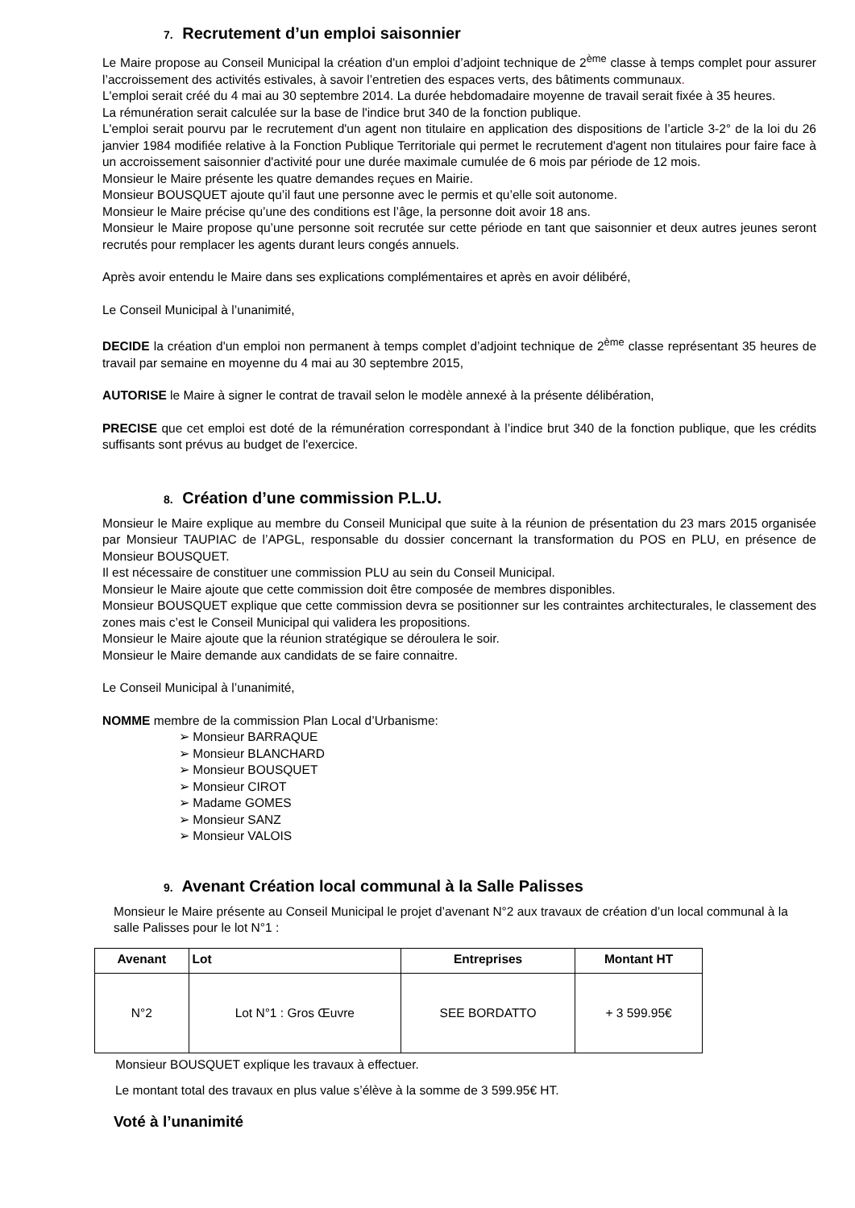7. Recrutement d’un emploi saisonnier
Le Maire propose au Conseil Municipal la création d'un emploi d’adjoint technique de 2<sup>ème</sup> classe à temps complet pour assurer l’accroissement des activités estivales, à savoir l’entretien des espaces verts, des bâtiments communaux.
L'emploi serait créé du 4 mai au 30 septembre 2014. La durée hebdomadaire moyenne de travail serait fixée à 35 heures.
La rémunération serait calculée sur la base de l'indice brut 340 de la fonction publique.
L'emploi serait pourvu par le recrutement d'un agent non titulaire en application des dispositions de l’article 3-2° de la loi du 26 janvier 1984 modifiée relative à la Fonction Publique Territoriale qui permet le recrutement d'agent non titulaires pour faire face à un accroissement saisonnier d'activité pour une durée maximale cumulée de 6 mois par période de 12 mois.
Monsieur le Maire présente les quatre demandes reçues en Mairie.
Monsieur BOUSQUET ajoute qu’il faut une personne avec le permis et qu’elle soit autonome.
Monsieur le Maire précise qu’une des conditions est l’âge, la personne doit avoir 18 ans.
Monsieur le Maire propose qu’une personne soit recrutée sur cette période en tant que saisonnier et deux autres jeunes seront recrutés pour remplacer les agents durant leurs congés annuels.
Après avoir entendu le Maire dans ses explications complémentaires et après en avoir délibéré,
Le Conseil Municipal à l’unanimité,
DECIDE la création d'un emploi non permanent à temps complet d’adjoint technique de 2<sup>ème</sup> classe représentant 35 heures de travail par semaine en moyenne du 4 mai au 30 septembre 2015,
AUTORISE le Maire à signer le contrat de travail selon le modèle annexé à la présente délibération,
PRECISE que cet emploi est doté de la rémunération correspondant à l’indice brut 340 de la fonction publique, que les crédits suffisants sont prévus au budget de l'exercice.
8. Création d’une commission P.L.U.
Monsieur le Maire explique au membre du Conseil Municipal que suite à la réunion de présentation du 23 mars 2015 organisée par Monsieur TAUPIAC de l’APGL, responsable du dossier concernant la transformation du POS en PLU, en présence de Monsieur BOUSQUET.
Il est nécessaire de constituer une commission PLU au sein du Conseil Municipal.
Monsieur le Maire ajoute que cette commission doit être composée de membres disponibles.
Monsieur BOUSQUET explique que cette commission devra se positionner sur les contraintes architecturales, le classement des zones mais c’est le Conseil Municipal qui validera les propositions.
Monsieur le Maire ajoute que la réunion stratégique se déroulera le soir.
Monsieur le Maire demande aux candidats de se faire connaitre.
Le Conseil Municipal à l’unanimité,
NOMME membre de la commission Plan Local d’Urbanisme:
➢ Monsieur BARRAQUE
➢ Monsieur BLANCHARD
➢ Monsieur BOUSQUET
➢ Monsieur CIROT
➢ Madame GOMES
➢ Monsieur SANZ
➢ Monsieur VALOIS
9. Avenant Création local communal à la Salle Palisses
Monsieur le Maire présente au Conseil Municipal le projet d’avenant N°2 aux travaux de création d’un local communal à la salle Palisses pour le lot N°1 :
| Avenant | Lot | Entreprises | Montant HT |
| --- | --- | --- | --- |
| N°2 | Lot N°1 : Gros Œuvre | SEE BORDATTO | + 3 599.95€ |
Monsieur BOUSQUET explique les travaux à effectuer.
Le montant total des travaux en plus value s’élève à la somme de 3 599.95€ HT.
Voté à l’unanimité